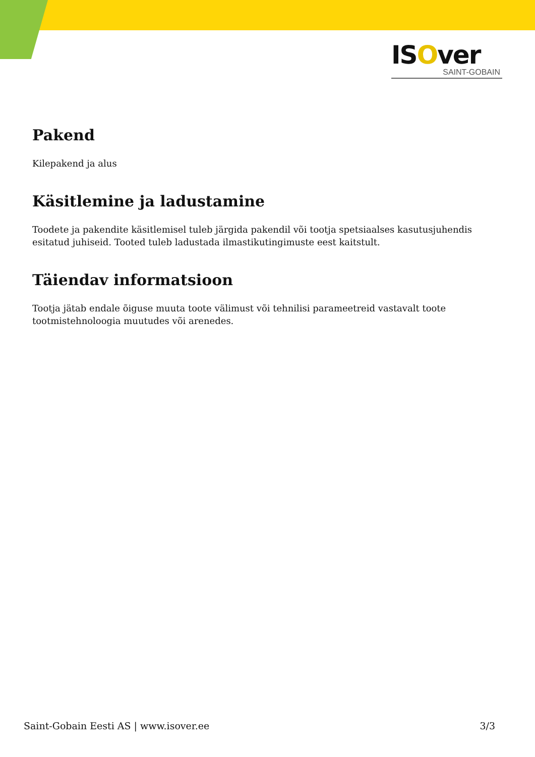ISOver
SAINT-GOBAIN
Pakend
Kilepakend ja alus
Käsitlemine ja ladustamine
Toodete ja pakendite käsitlemisel tuleb järgida pakendil või tootja spetsiaalses kasutusjuhendis esitatud juhiseid. Tooted tuleb ladustada ilmastikutingimuste eest kaitstult.
Täiendav informatsioon
Tootja jätab endale õiguse muuta toote välimust või tehnilisi parameetreid vastavalt toote tootmistehnoloogia muutudes või arenedes.
Saint-Gobain Eesti AS | www.isover.ee 3/3